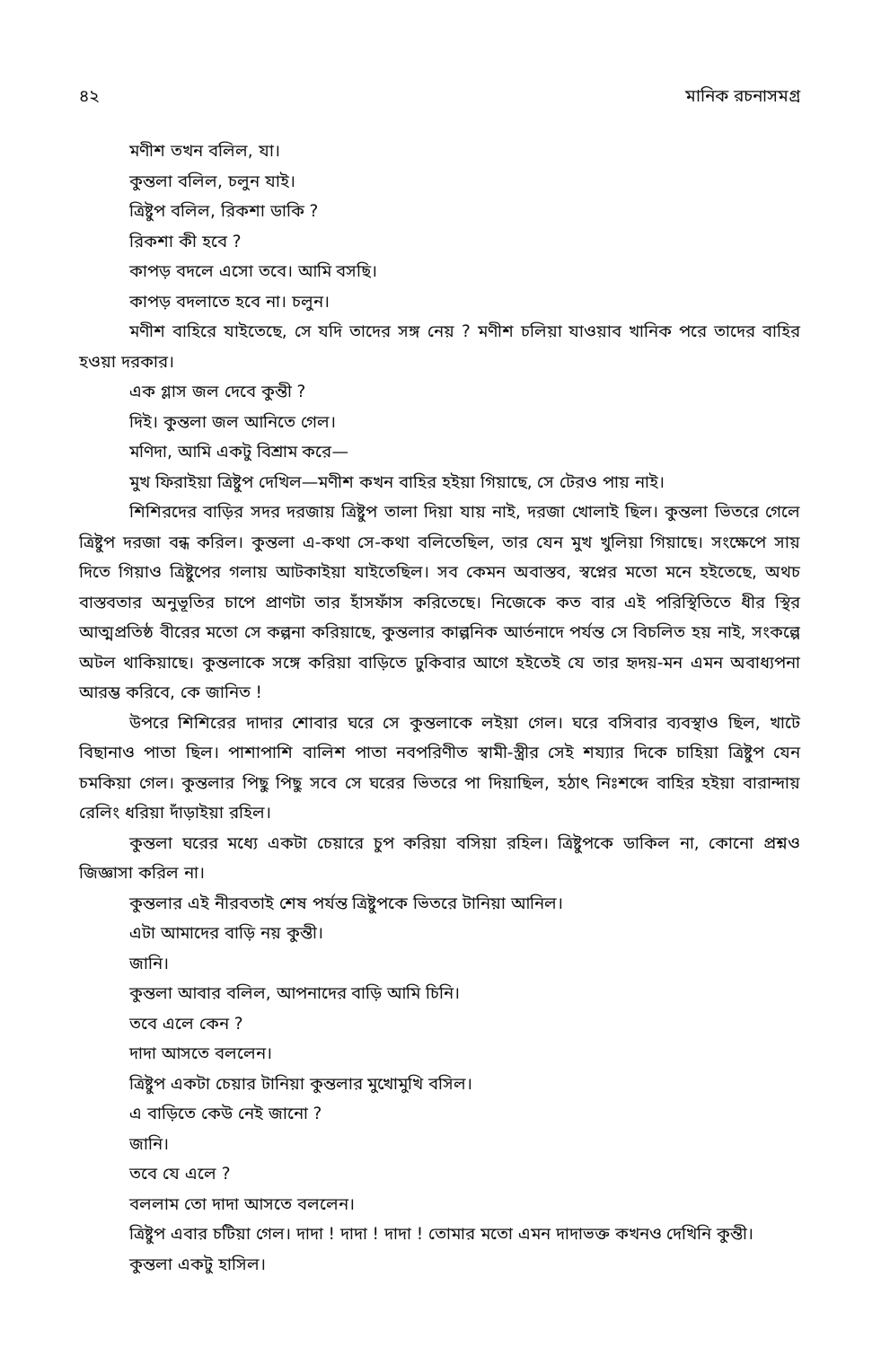৪২ মানিক রচনাসমগ্র
মণীশ তখন বলিল, যা।
কুন্তলা বলিল, চলুন যাই।
ত্রিষ্টুপ বলিল, রিকশা ডাকি ?
রিকশা কী হবে ?
কাপড় বদলে এসো তবে। আমি বসছি।
কাপড় বদলাতে হবে না। চলুন।
মণীশ বাহিরে যাইতেছে, সে যদি তাদের সঙ্গ নেয় ? মণীশ চলিয়া যাওয়াব খানিক পরে তাদের বাহির হওয়া দরকার।
এক গ্লাস জল দেবে কুন্তী ?
দিই। কুন্তলা জল আনিতে গেল।
মণিদা, আমি একটু বিশ্রাম করে—
মুখ ফিরাইয়া ত্রিষ্টুপ দেখিল—মণীশ কখন বাহির হইয়া গিয়াছে, সে টেরও পায় নাই।
শিশিরদের বাড়ির সদর দরজায় ত্রিষ্টুপ তালা দিয়া যায় নাই, দরজা খোলাই ছিল। কুন্তলা ভিতরে গেলে ত্রিষ্টুপ দরজা বন্ধ করিল। কুন্তলা এ-কথা সে-কথা বলিতেছিল, তার যেন মুখ খুলিয়া গিয়াছে। সংক্ষেপে সায় দিতে গিয়াও ত্রিষ্টুপের গলায় আটকাইয়া যাইতেছিল। সব কেমন অবাস্তব, স্বপ্নের মতো মনে হইতেছে, অথচ বাস্তবতার অনুভূতির চাপে প্রাণটা তার হাঁসফাঁস করিতেছে। নিজেকে কত বার এই পরিস্থিতিতে ধীর স্থির আত্মপ্রতিষ্ঠ বীরের মতো সে কল্পনা করিয়াছে, কুন্তলার কাল্পনিক আর্তনাদে পর্যন্ত সে বিচলিত হয় নাই, সংকল্পে অটল থাকিয়াছে। কুন্তলাকে সঙ্গে করিয়া বাড়িতে ঢুকিবার আগে হইতেই যে তার হৃদয়-মন এমন অবাধ্যপনা আরম্ভ করিবে, কে জানিত !
উপরে শিশিরের দাদার শোবার ঘরে সে কুন্তলাকে লইয়া গেল। ঘরে বসিবার ব্যবস্থাও ছিল, খাটে বিছানাও পাতা ছিল। পাশাপাশি বালিশ পাতা নবপরিণীত স্বামী-স্ত্রীর সেই শয্যার দিকে চাহিয়া ত্রিষ্টুপ যেন চমকিয়া গেল। কুন্তলার পিছু পিছু সবে সে ঘরের ভিতরে পা দিয়াছিল, হঠাৎ নিঃশব্দে বাহির হইয়া বারান্দায় রেলিং ধরিয়া দাঁড়াইয়া রহিল।
কুন্তলা ঘরের মধ্যে একটা চেয়ারে চুপ করিয়া বসিয়া রহিল। ত্রিষ্টুপকে ডাকিল না, কোনো প্রশ্নও জিজ্ঞাসা করিল না।
কুন্তলার এই নীরবতাই শেষ পর্যন্ত ত্রিষ্টুপকে ভিতরে টানিয়া আনিল।
এটা আমাদের বাড়ি নয় কুন্তী।
জানি।
কুন্তলা আবার বলিল, আপনাদের বাড়ি আমি চিনি।
তবে এলে কেন ?
দাদা আসতে বললেন।
ত্রিষ্টুপ একটা চেয়ার টানিয়া কুন্তলার মুখোমুখি বসিল।
এ বাড়িতে কেউ নেই জানো ?
জানি।
তবে যে এলে ?
বললাম তো দাদা আসতে বললেন।
ত্রিষ্টুপ এবার চটিয়া গেল। দাদা ! দাদা ! দাদা ! তোমার মতো এমন দাদাভক্ত কখনও দেখিনি কুন্তী।
কুন্তলা একটু হাসিল।